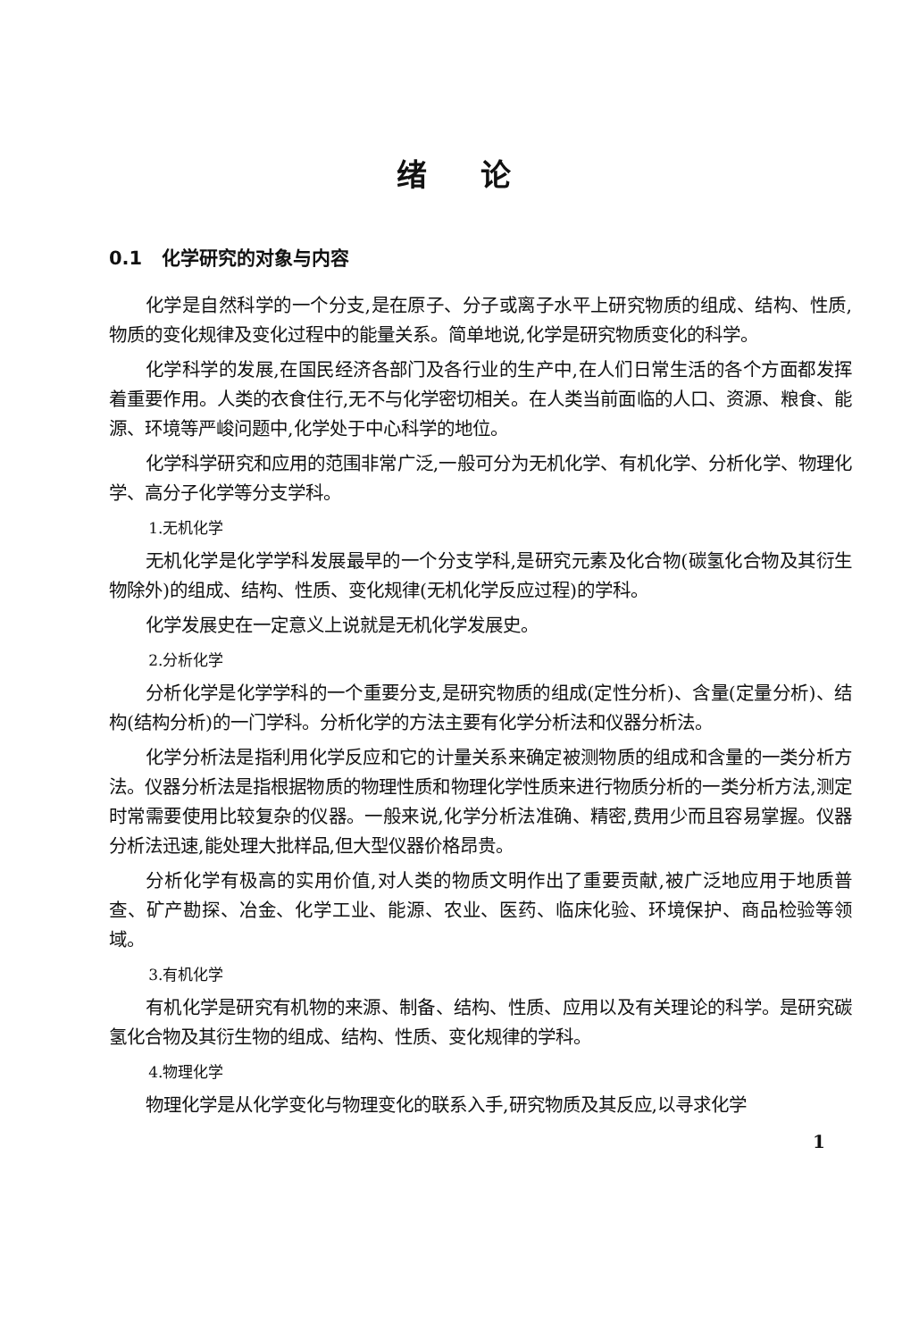绪论
0.1 化学研究的对象与内容
化学是自然科学的一个分支,是在原子、分子或离子水平上研究物质的组成、结构、性质,物质的变化规律及变化过程中的能量关系。简单地说,化学是研究物质变化的科学。
化学科学的发展,在国民经济各部门及各行业的生产中,在人们日常生活的各个方面都发挥着重要作用。人类的衣食住行,无不与化学密切相关。在人类当前面临的人口、资源、粮食、能源、环境等严峻问题中,化学处于中心科学的地位。
化学科学研究和应用的范围非常广泛,一般可分为无机化学、有机化学、分析化学、物理化学、高分子化学等分支学科。
1.无机化学
无机化学是化学学科发展最早的一个分支学科,是研究元素及化合物(碳氢化合物及其衍生物除外)的组成、结构、性质、变化规律(无机化学反应过程)的学科。
化学发展史在一定意义上说就是无机化学发展史。
2.分析化学
分析化学是化学学科的一个重要分支,是研究物质的组成(定性分析)、含量(定量分析)、结构(结构分析)的一门学科。分析化学的方法主要有化学分析法和仪器分析法。
化学分析法是指利用化学反应和它的计量关系来确定被测物质的组成和含量的一类分析方法。仪器分析法是指根据物质的物理性质和物理化学性质来进行物质分析的一类分析方法,测定时常需要使用比较复杂的仪器。一般来说,化学分析法准确、精密,费用少而且容易掌握。仪器分析法迅速,能处理大批样品,但大型仪器价格昂贵。
分析化学有极高的实用价值,对人类的物质文明作出了重要贡献,被广泛地应用于地质普查、矿产勘探、冶金、化学工业、能源、农业、医药、临床化验、环境保护、商品检验等领域。
3.有机化学
有机化学是研究有机物的来源、制备、结构、性质、应用以及有关理论的科学。是研究碳氢化合物及其衍生物的组成、结构、性质、变化规律的学科。
4.物理化学
物理化学是从化学变化与物理变化的联系入手,研究物质及其反应,以寻求化学
1